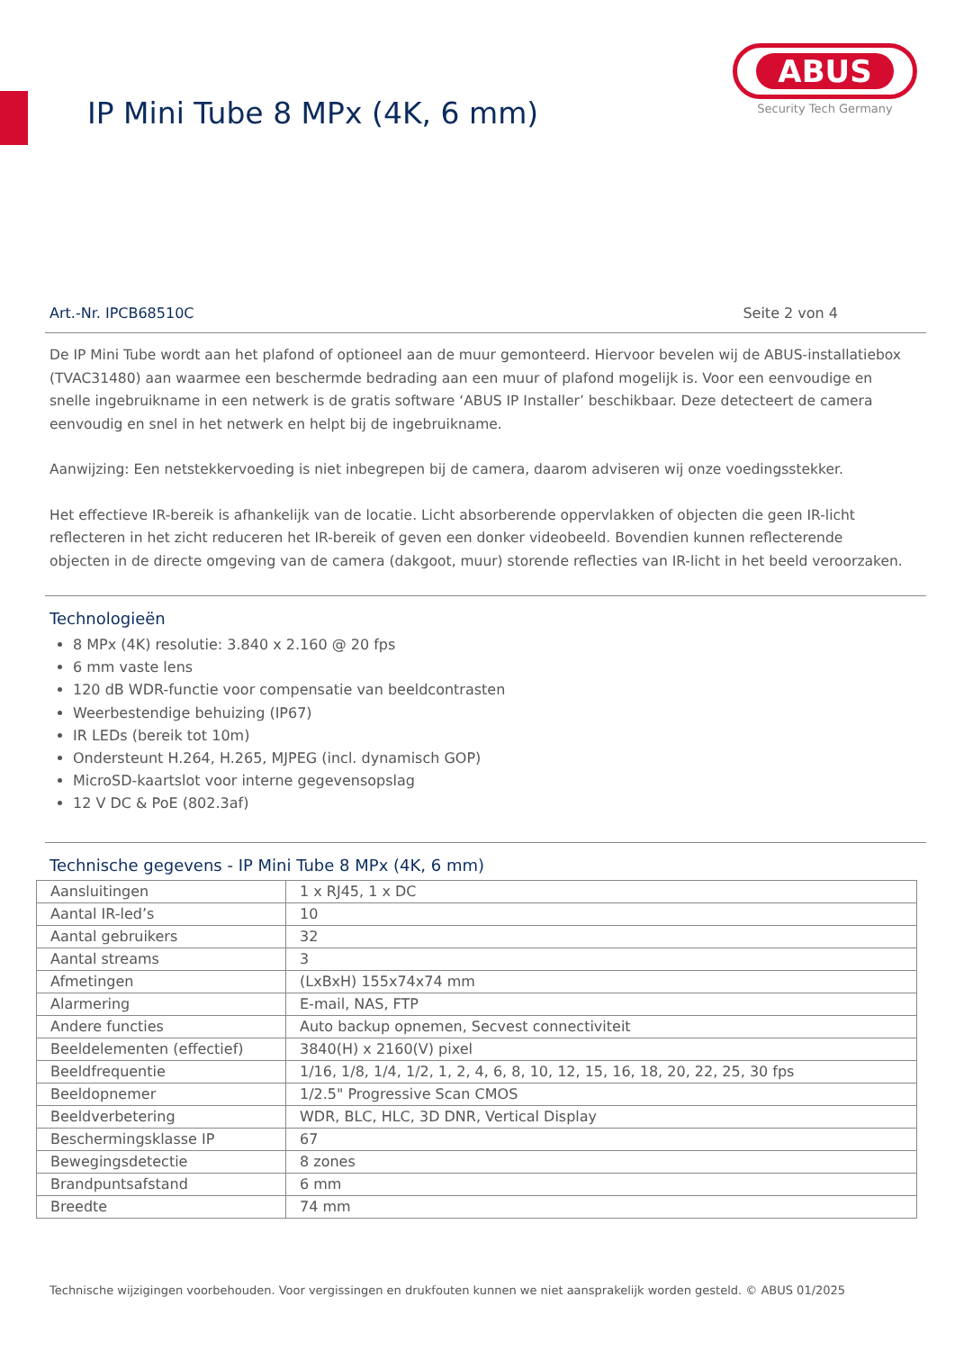IP Mini Tube 8 MPx (4K, 6 mm)
ABUS
Security Tech Germany
Art.-Nr. IPCB68510C Seite 2 von 4
De IP Mini Tube wordt aan het plafond of optioneel aan de muur gemonteerd. Hiervoor bevelen wij de ABUS-installatiebox (TVAC31480) aan waarmee een beschermde bedrading aan een muur of plafond mogelijk is. Voor een eenvoudige en snelle ingebruikname in een netwerk is de gratis software ‘ABUS IP Installer’ beschikbaar. Deze detecteert de camera eenvoudig en snel in het netwerk en helpt bij de ingebruikname.
Aanwijzing: Een netstekkervoeding is niet inbegrepen bij de camera, daarom adviseren wij onze voedingsstekker.
Het effectieve IR-bereik is afhankelijk van de locatie. Licht absorberende oppervlakken of objecten die geen IR-licht reflecteren in het zicht reduceren het IR-bereik of geven een donker videobeeld. Bovendien kunnen reflecterende objecten in de directe omgeving van de camera (dakgoot, muur) storende reflecties van IR-licht in het beeld veroorzaken.
Technologieën
8 MPx (4K) resolutie: 3.840 x 2.160 @ 20 fps
6 mm vaste lens
120 dB WDR-functie voor compensatie van beeldcontrasten
Weerbestendige behuizing (IP67)
IR LEDs (bereik tot 10m)
Ondersteunt H.264, H.265, MJPEG (incl. dynamisch GOP)
MicroSD-kaartslot voor interne gegevensopslag
12 V DC & PoE (802.3af)
Technische gegevens - IP Mini Tube 8 MPx (4K, 6 mm)
| Aansluitingen | 1 x RJ45, 1 x DC |
| Aantal IR-led’s | 10 |
| Aantal gebruikers | 32 |
| Aantal streams | 3 |
| Afmetingen | (LxBxH) 155x74x74 mm |
| Alarmering | E-mail, NAS, FTP |
| Andere functies | Auto backup opnemen, Secvest connectiviteit |
| Beeldelementen (effectief) | 3840(H) x 2160(V) pixel |
| Beeldfrequentie | 1/16, 1/8, 1/4, 1/2, 1, 2, 4, 6, 8, 10, 12, 15, 16, 18, 20, 22, 25, 30 fps |
| Beeldopnemer | 1/2.5" Progressive Scan CMOS |
| Beeldverbetering | WDR, BLC, HLC, 3D DNR, Vertical Display |
| Beschermingsklasse IP | 67 |
| Bewegingsdetectie | 8 zones |
| Brandpuntsafstand | 6 mm |
| Breedte | 74 mm |
Technische wijzigingen voorbehouden. Voor vergissingen en drukfouten kunnen we niet aansprakelijk worden gesteld. © ABUS 01/2025